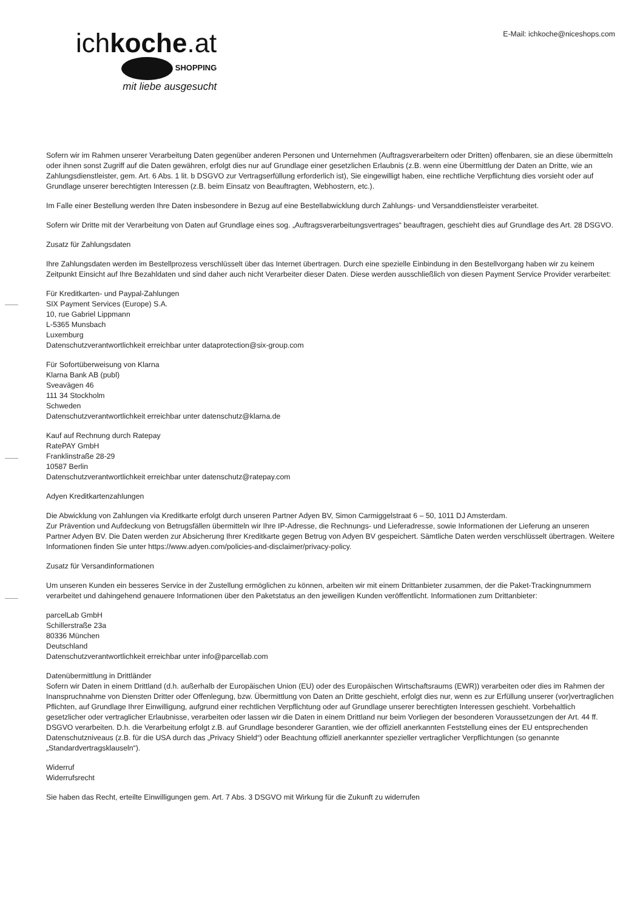ichkoche.at
SHOPPING
mit liebe ausgesucht
E-Mail: ichkoche@niceshops.com
Sofern wir im Rahmen unserer Verarbeitung Daten gegenüber anderen Personen und Unternehmen (Auftragsverarbeitern oder Dritten) offenbaren, sie an diese übermitteln oder ihnen sonst Zugriff auf die Daten gewähren, erfolgt dies nur auf Grundlage einer gesetzlichen Erlaubnis (z.B. wenn eine Übermittlung der Daten an Dritte, wie an Zahlungsdienstleister, gem. Art. 6 Abs. 1 lit. b DSGVO zur Vertragserfüllung erforderlich ist), Sie eingewilligt haben, eine rechtliche Verpflichtung dies vorsieht oder auf Grundlage unserer berechtigten Interessen (z.B. beim Einsatz von Beauftragten, Webhostern, etc.).
Im Falle einer Bestellung werden Ihre Daten insbesondere in Bezug auf eine Bestellabwicklung durch Zahlungs- und Versanddienstleister verarbeitet.
Sofern wir Dritte mit der Verarbeitung von Daten auf Grundlage eines sog. „Auftragsverarbeitungsvertrages“ beauftragen, geschieht dies auf Grundlage des Art. 28 DSGVO.
Zusatz für Zahlungsdaten
Ihre Zahlungsdaten werden im Bestellprozess verschlüsselt über das Internet übertragen. Durch eine spezielle Einbindung in den Bestellvorgang haben wir zu keinem Zeitpunkt Einsicht auf Ihre Bezahldaten und sind daher auch nicht Verarbeiter dieser Daten. Diese werden ausschließlich von diesen Payment Service Provider verarbeitet:
Für Kreditkarten- und Paypal-Zahlungen
SIX Payment Services (Europe) S.A.
10, rue Gabriel Lippmann
L-5365 Munsbach
Luxemburg
Datenschutzverantwortlichkeit erreichbar unter dataprotection@six-group.com
Für Sofortüberweisung von Klarna
Klarna Bank AB (publ)
Sveavägen 46
111 34 Stockholm
Schweden
Datenschutzverantwortlichkeit erreichbar unter datenschutz@klarna.de
Kauf auf Rechnung durch Ratepay
RatePAY GmbH
Franklinstraße 28-29
10587 Berlin
Datenschutzverantwortlichkeit erreichbar unter datenschutz@ratepay.com
Adyen Kreditkartenzahlungen
Die Abwicklung von Zahlungen via Kreditkarte erfolgt durch unseren Partner Adyen BV, Simon Carmiggelstraat 6 – 50, 1011 DJ Amsterdam.
Zur Prävention und Aufdeckung von Betrugsfällen übermitteln wir Ihre IP-Adresse, die Rechnungs- und Lieferadresse, sowie Informationen der Lieferung an unseren Partner Adyen BV. Die Daten werden zur Absicherung Ihrer Kreditkarte gegen Betrug von Adyen BV gespeichert. Sämtliche Daten werden verschlüsselt übertragen. Weitere Informationen finden Sie unter https://www.adyen.com/policies-and-disclaimer/privacy-policy.
Zusatz für Versandinformationen
Um unseren Kunden ein besseres Service in der Zustellung ermöglichen zu können, arbeiten wir mit einem Drittanbieter zusammen, der die Paket-Trackingnummern verarbeitet und dahingehend genauere Informationen über den Paketstatus an den jeweiligen Kunden veröffentlicht. Informationen zum Drittanbieter:
parcelLab GmbH
Schillerstraße 23a
80336 München
Deutschland
Datenschutzverantwortlichkeit erreichbar unter info@parcellab.com
Datenübermittlung in Drittländer
Sofern wir Daten in einem Drittland (d.h. außerhalb der Europäischen Union (EU) oder des Europäischen Wirtschaftsraums (EWR)) verarbeiten oder dies im Rahmen der Inanspruchnahme von Diensten Dritter oder Offenlegung, bzw. Übermittlung von Daten an Dritte geschieht, erfolgt dies nur, wenn es zur Erfüllung unserer (vor)vertraglichen Pflichten, auf Grundlage Ihrer Einwilligung, aufgrund einer rechtlichen Verpflichtung oder auf Grundlage unserer berechtigten Interessen geschieht. Vorbehaltlich gesetzlicher oder vertraglicher Erlaubnisse, verarbeiten oder lassen wir die Daten in einem Drittland nur beim Vorliegen der besonderen Voraussetzungen der Art. 44 ff. DSGVO verarbeiten. D.h. die Verarbeitung erfolgt z.B. auf Grundlage besonderer Garantien, wie der offiziell anerkannten Feststellung eines der EU entsprechenden Datenschutzniveaus (z.B. für die USA durch das „Privacy Shield“) oder Beachtung offiziell anerkannter spezieller vertraglicher Verpflichtungen (so genannte „Standardvertragsklauseln“).
Widerruf
Widerrufsrecht
Sie haben das Recht, erteilte Einwilligungen gem. Art. 7 Abs. 3 DSGVO mit Wirkung für die Zukunft zu widerrufen